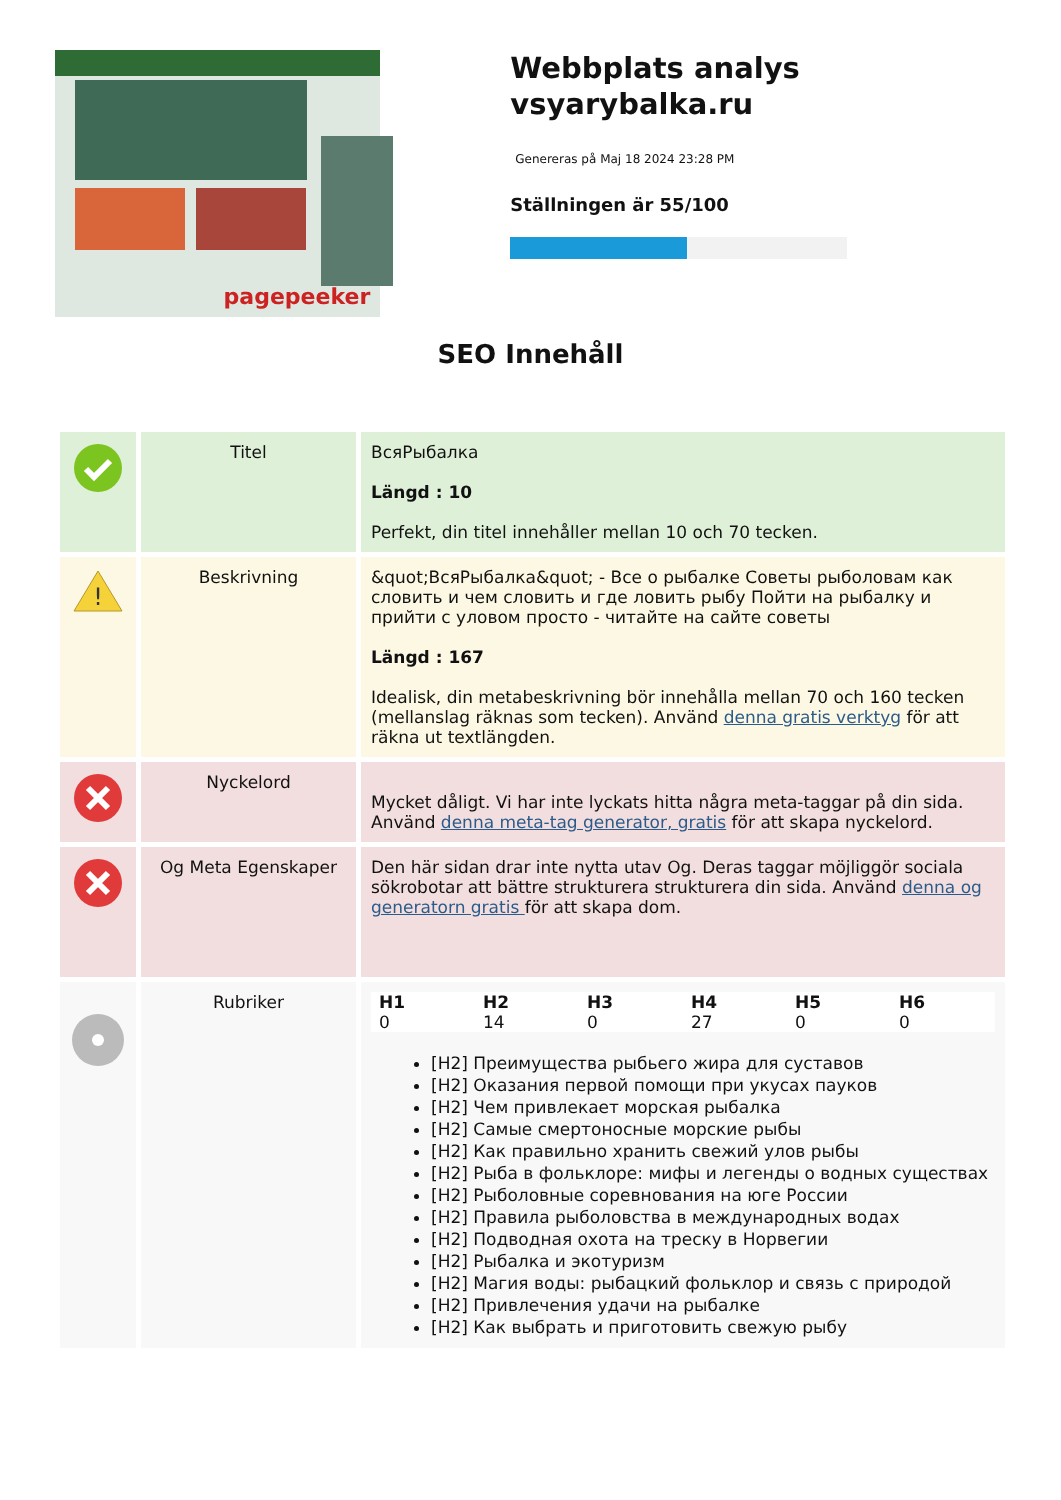pagepeeker
Webbplats analys vsyarybalka.ru
Genereras på Maj 18 2024 23:28 PM
Ställningen är 55/100
SEO Innehåll
| | Titel | ВсяРыбалка Längd : 10 Perfekt, din titel innehåller mellan 10 och 70 tecken. |
| ! | Beskrivning | &quot;ВсяРыбалка&quot; - Все о рыбалке Советы рыболовам как словить и чем словить и где ловить рыбу Пойти на рыбалку и прийти с уловом просто - читайте на сайте советы Längd : 167 Idealisk, din metabeskrivning bör innehålla mellan 70 och 160 tecken (mellanslag räknas som tecken). Använd denna gratis verktyg för att räkna ut textlängden. |
| | Nyckelord | Mycket dåligt. Vi har inte lyckats hitta några meta-taggar på din sida. Använd denna meta-tag generator, gratis för att skapa nyckelord. |
| | Og Meta Egenskaper | Den här sidan drar inte nytta utav Og. Deras taggar möjliggör sociala sökrobotar att bättre strukturera strukturera din sida. Använd denna og generatorn gratis för att skapa dom. |
| | Rubriker | / H1 / H2 / H3 / H4 / H5 / H6 / / --- / --- / --- / --- / --- / --- / / 0 / 14 / 0 / 27 / 0 / 0 / [H2] Преимущества рыбьего жира для суставов [H2] Оказания первой помощи при укусах пауков [H2] Чем привлекает морская рыбалка [H2] Самые смертоносные морские рыбы [H2] Как правильно хранить свежий улов рыбы [H2] Рыба в фольклоре: мифы и легенды о водных существах [H2] Рыболовные соревнования на юге России [H2] Правила рыболовства в международных водах [H2] Подводная охота на треску в Норвегии [H2] Рыбалка и экотуризм [H2] Магия воды: рыбацкий фольклор и связь с природой [H2] Привлечения удачи на рыбалке [H2] Как выбрать и приготовить свежую рыбу |